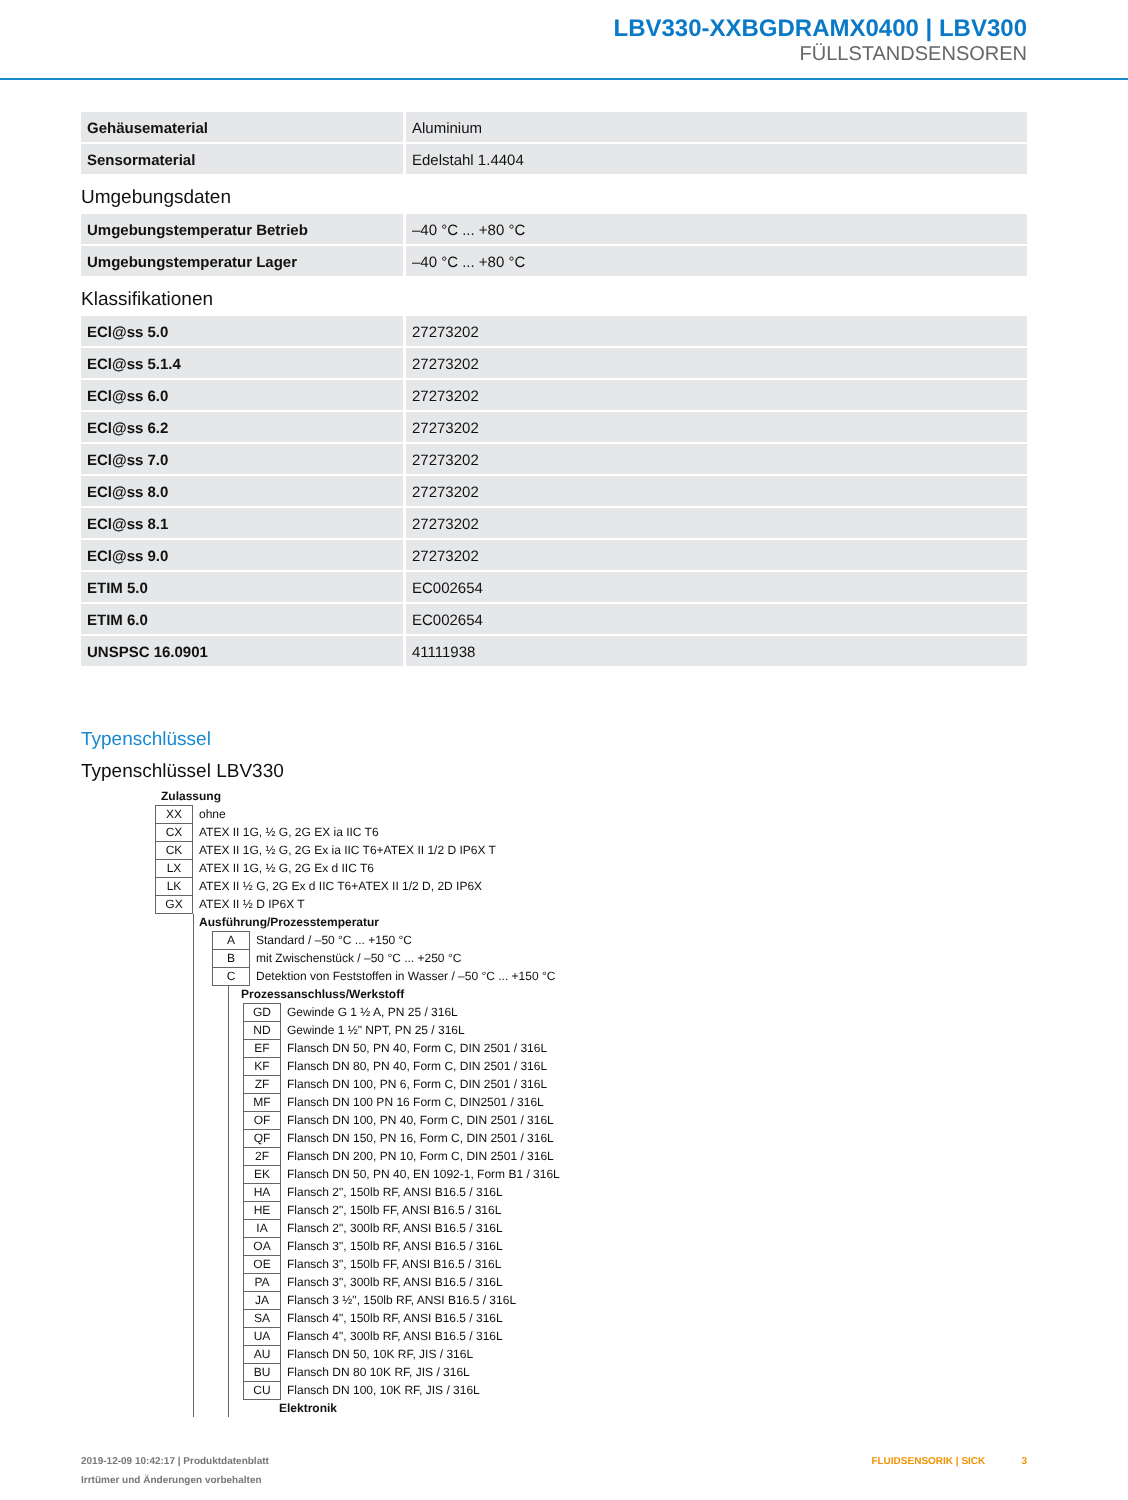LBV330-XXBGDRAMX0400 | LBV300
FÜLLSTANDSENSOREN
| Gehäusematerial | Aluminium |
| Sensormaterial | Edelstahl 1.4404 |
Umgebungsdaten
| Umgebungstemperatur Betrieb | –40 °C ... +80 °C |
| Umgebungstemperatur Lager | –40 °C ... +80 °C |
Klassifikationen
| ECl@ss 5.0 | 27273202 |
| ECl@ss 5.1.4 | 27273202 |
| ECl@ss 6.0 | 27273202 |
| ECl@ss 6.2 | 27273202 |
| ECl@ss 7.0 | 27273202 |
| ECl@ss 8.0 | 27273202 |
| ECl@ss 8.1 | 27273202 |
| ECl@ss 9.0 | 27273202 |
| ETIM 5.0 | EC002654 |
| ETIM 6.0 | EC002654 |
| UNSPSC 16.0901 | 41111938 |
Typenschlüssel
Typenschlüssel LBV330
Zulassung
| XX | ohne |
| CX | ATEX II 1G, ½ G, 2G EX ia IIC T6 |
| CK | ATEX II 1G, ½ G, 2G Ex ia IIC T6+ATEX II 1/2 D IP6X T |
| LX | ATEX II 1G, ½ G, 2G Ex d IIC T6 |
| LK | ATEX II ½ G, 2G Ex d IIC T6+ATEX II 1/2 D, 2D IP6X |
| GX | ATEX II ½ D IP6X T |
Ausführung/Prozesstemperatur
| A | Standard / –50 °C ... +150 °C |
| B | mit Zwischenstück / –50 °C ... +250 °C |
| C | Detektion von Feststoffen in Wasser / –50 °C ... +150 °C |
Prozessanschluss/Werkstoff
| GD | Gewinde G 1 ½ A, PN 25 / 316L |
| ND | Gewinde 1 ½" NPT, PN 25 / 316L |
| EF | Flansch DN 50, PN 40, Form C, DIN 2501 / 316L |
| KF | Flansch DN 80, PN 40, Form C, DIN 2501 / 316L |
| ZF | Flansch DN 100, PN 6, Form C, DIN 2501 / 316L |
| MF | Flansch DN 100 PN 16 Form C, DIN2501 / 316L |
| OF | Flansch DN 100, PN 40, Form C, DIN 2501 / 316L |
| QF | Flansch DN 150, PN 16, Form C, DIN 2501 / 316L |
| 2F | Flansch DN 200, PN 10, Form C, DIN 2501 / 316L |
| EK | Flansch DN 50, PN 40, EN 1092-1, Form B1 / 316L |
| HA | Flansch 2", 150lb RF, ANSI B16.5 / 316L |
| HE | Flansch 2", 150lb FF, ANSI B16.5 / 316L |
| IA | Flansch 2", 300lb RF, ANSI B16.5 / 316L |
| OA | Flansch 3", 150lb RF, ANSI B16.5 / 316L |
| OE | Flansch 3", 150lb FF, ANSI B16.5 / 316L |
| PA | Flansch 3", 300lb RF, ANSI B16.5 / 316L |
| JA | Flansch 3 ½", 150lb RF, ANSI B16.5 / 316L |
| SA | Flansch 4", 150lb RF, ANSI B16.5 / 316L |
| UA | Flansch 4", 300lb RF, ANSI B16.5 / 316L |
| AU | Flansch DN 50, 10K RF, JIS / 316L |
| BU | Flansch DN 80 10K RF, JIS / 316L |
| CU | Flansch DN 100, 10K RF, JIS / 316L |
Elektronik
2019-12-09 10:42:17 | Produktdatenblatt
Irrtümer und Änderungen vorbehalten
FLUIDSENSORIK | SICK 3